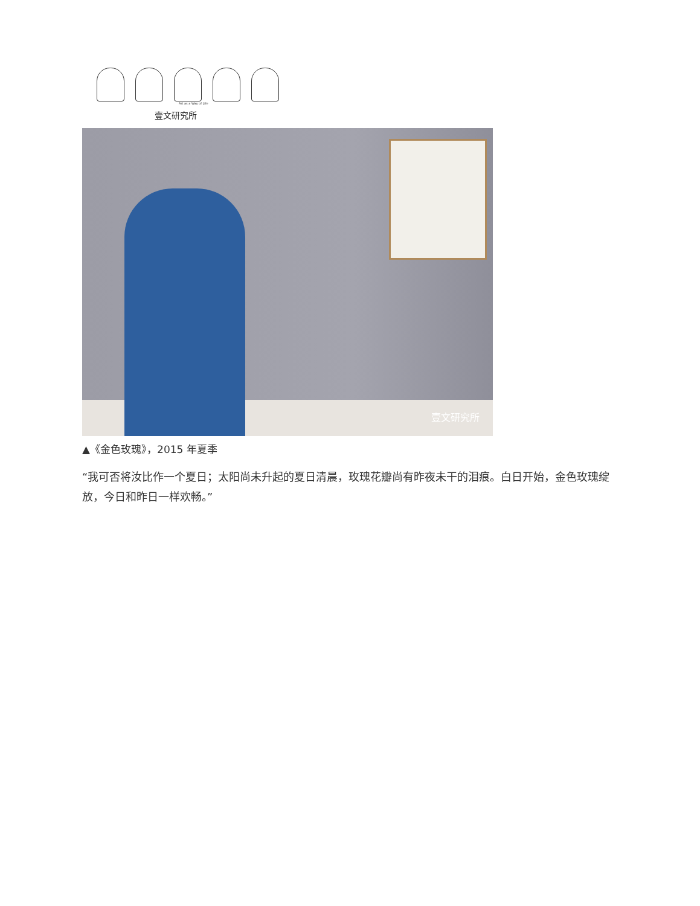Art as a Way of Life
壹文研究所
壹文研究所
▲《金色玫瑰》，2015 年夏季
“我可否将汝比作一个夏日；太阳尚未升起的夏日清晨，玫瑰花瓣尚有昨夜未干的泪痕。白日开始，金色玫瑰绽放，今日和昨日一样欢畅。”